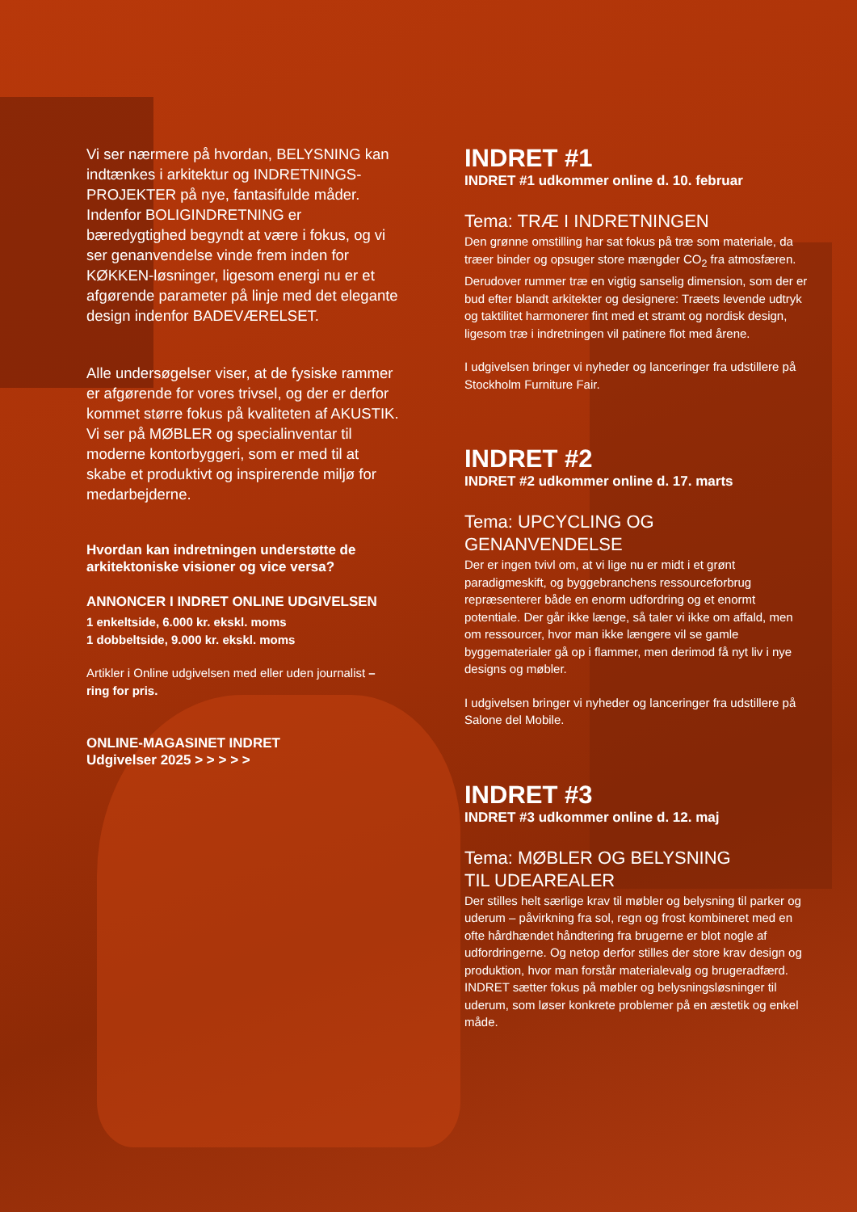Vi ser nærmere på hvordan, BELYSNING kan indtænkes i arkitektur og INDRETNINGS-PROJEKTER på nye, fantasifulde måder. Indenfor BOLIGINDRETNING er bæredygtighed begyndt at være i fokus, og vi ser genanvendelse vinde frem inden for KØKKEN-løsninger, ligesom energi nu er et afgørende parameter på linje med det elegante design indenfor BADEVÆRELSET.
Alle undersøgelser viser, at de fysiske rammer er afgørende for vores trivsel, og der er derfor kommet større fokus på kvaliteten af AKUSTIK. Vi ser på MØBLER og specialinventar til moderne kontorbyggeri, som er med til at skabe et produktivt og inspirerende miljø for medarbejderne.
Hvordan kan indretningen understøtte de arkitektoniske visioner og vice versa?
ANNONCER I INDRET ONLINE UDGIVELSEN
1 enkeltside, 6.000 kr. ekskl. moms
1 dobbeltside, 9.000 kr. ekskl. moms
Artikler i Online udgivelsen med eller uden journalist – ring for pris.
ONLINE-MAGASINET INDRET
Udgivelser 2025 > > > > >
INDRET #1
INDRET #1 udkommer online d. 10. februar
Tema: TRÆ I INDRETNINGEN
Den grønne omstilling har sat fokus på træ som materiale, da træer binder og opsuger store mængder CO<sub>2</sub> fra atmosfæren. Derudover rummer træ en vigtig sanselig dimension, som der er bud efter blandt arkitekter og designere: Træets levende udtryk og taktilitet harmonerer fint med et stramt og nordisk design, ligesom træ i indretningen vil patinere flot med årene.
I udgivelsen bringer vi nyheder og lanceringer fra udstillere på Stockholm Furniture Fair.
INDRET #2
INDRET #2 udkommer online d. 17. marts
Tema: UPCYCLING OG GENANVENDELSE
Der er ingen tvivl om, at vi lige nu er midt i et grønt paradigmeskift, og byggebranchens ressourceforbrug repræsenterer både en enorm udfordring og et enormt potentiale. Der går ikke længe, så taler vi ikke om affald, men om ressourcer, hvor man ikke længere vil se gamle byggematerialer gå op i flammer, men derimod få nyt liv i nye designs og møbler.
I udgivelsen bringer vi nyheder og lanceringer fra udstillere på Salone del Mobile.
INDRET #3
INDRET #3 udkommer online d. 12. maj
Tema: MØBLER OG BELYSNING
TIL UDEAREALER
Der stilles helt særlige krav til møbler og belysning til parker og uderum – påvirkning fra sol, regn og frost kombineret med en ofte hårdhændet håndtering fra brugerne er blot nogle af udfordringerne. Og netop derfor stilles der store krav design og produktion, hvor man forstår materialevalg og brugeradfærd. INDRET sætter fokus på møbler og belysningsløsninger til uderum, som løser konkrete problemer på en æstetik og enkel måde.